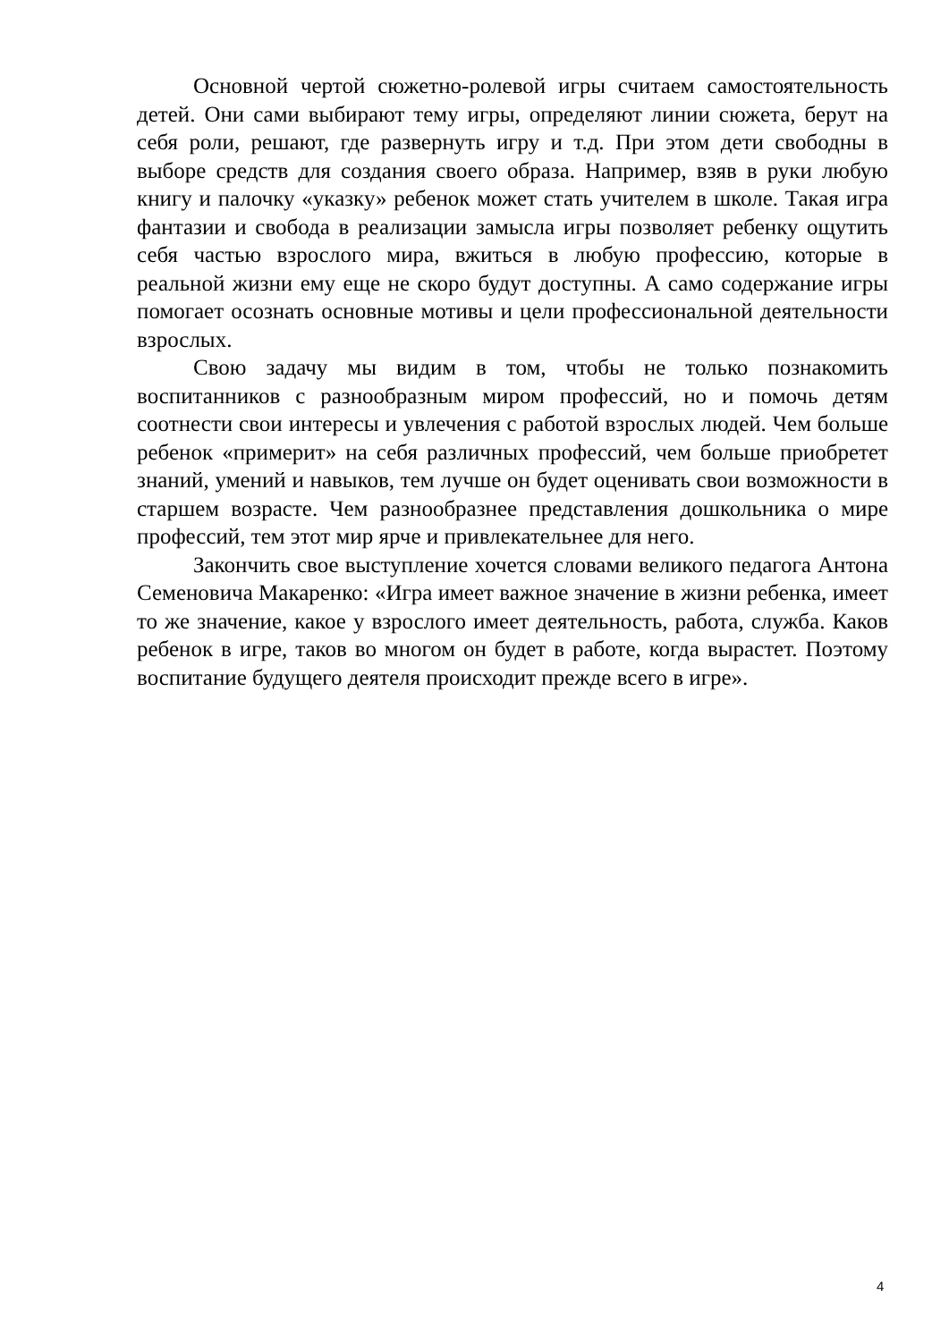Основной чертой сюжетно-ролевой игры считаем самостоятельность детей. Они сами выбирают тему игры, определяют линии сюжета, берут на себя роли, решают, где развернуть игру и т.д. При этом дети свободны в выборе средств для создания своего образа. Например, взяв в руки любую книгу и палочку «указку» ребенок может стать учителем в школе. Такая игра фантазии и свобода в реализации замысла игры позволяет ребенку ощутить себя частью взрослого мира, вжиться в любую профессию, которые в реальной жизни ему еще не скоро будут доступны. А само содержание игры помогает осознать основные мотивы и цели профессиональной деятельности взрослых.
Свою задачу мы видим в том, чтобы не только познакомить воспитанников с разнообразным миром профессий, но и помочь детям соотнести свои интересы и увлечения с работой взрослых людей. Чем больше ребенок «примерит» на себя различных профессий, чем больше приобретет знаний, умений и навыков, тем лучше он будет оценивать свои возможности в старшем возрасте. Чем разнообразнее представления дошкольника о мире профессий, тем этот мир ярче и привлекательнее для него.
Закончить свое выступление хочется словами великого педагога Антона Семеновича Макаренко: «Игра имеет важное значение в жизни ребенка, имеет то же значение, какое у взрослого имеет деятельность, работа, служба. Каков ребенок в игре, таков во многом он будет в работе, когда вырастет. Поэтому воспитание будущего деятеля происходит прежде всего в игре».
4